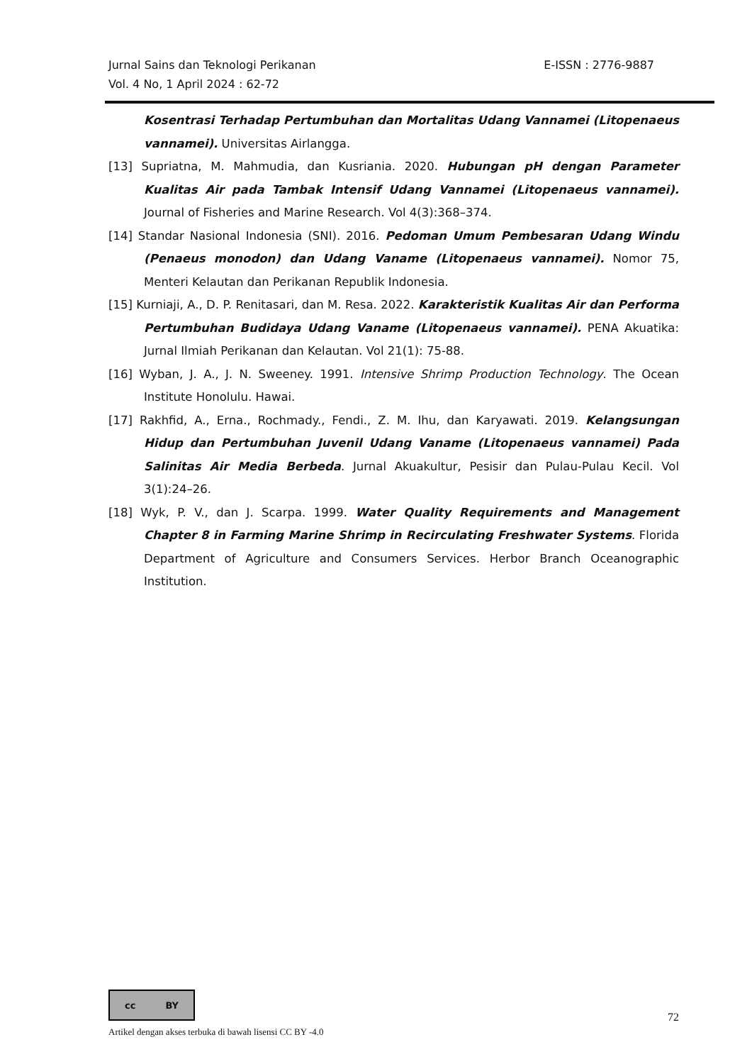E-ISSN : 2776-9887 Jurnal Sains dan Teknologi Perikanan
Vol. 4 No, 1 April 2024 : 62-72
Kosentrasi Terhadap Pertumbuhan dan Mortalitas Udang Vannamei (Litopenaeus vannamei). Universitas Airlangga.
[13] Supriatna, M. Mahmudia, dan Kusriania. 2020. Hubungan pH dengan Parameter Kualitas Air pada Tambak Intensif Udang Vannamei (Litopenaeus vannamei). Journal of Fisheries and Marine Research. Vol 4(3):368–374.
[14] Standar Nasional Indonesia (SNI). 2016. Pedoman Umum Pembesaran Udang Windu (Penaeus monodon) dan Udang Vaname (Litopenaeus vannamei). Nomor 75, Menteri Kelautan dan Perikanan Republik Indonesia.
[15] Kurniaji, A., D. P. Renitasari, dan M. Resa. 2022. Karakteristik Kualitas Air dan Performa Pertumbuhan Budidaya Udang Vaname (Litopenaeus vannamei). PENA Akuatika: Jurnal Ilmiah Perikanan dan Kelautan. Vol 21(1): 75-88.
[16] Wyban, J. A., J. N. Sweeney. 1991. Intensive Shrimp Production Technology. The Ocean Institute Honolulu. Hawai.
[17] Rakhfid, A., Erna., Rochmady., Fendi., Z. M. Ihu, dan Karyawati. 2019. Kelangsungan Hidup dan Pertumbuhan Juvenil Udang Vaname (Litopenaeus vannamei) Pada Salinitas Air Media Berbeda. Jurnal Akuakultur, Pesisir dan Pulau-Pulau Kecil. Vol 3(1):24–26.
[18] Wyk, P. V., dan J. Scarpa. 1999. Water Quality Requirements and Management Chapter 8 in Farming Marine Shrimp in Recirculating Freshwater Systems. Florida Department of Agriculture and Consumers Services. Herbor Branch Oceanographic Institution.
cc BY
72
Artikel dengan akses terbuka di bawah lisensi CC BY -4.0